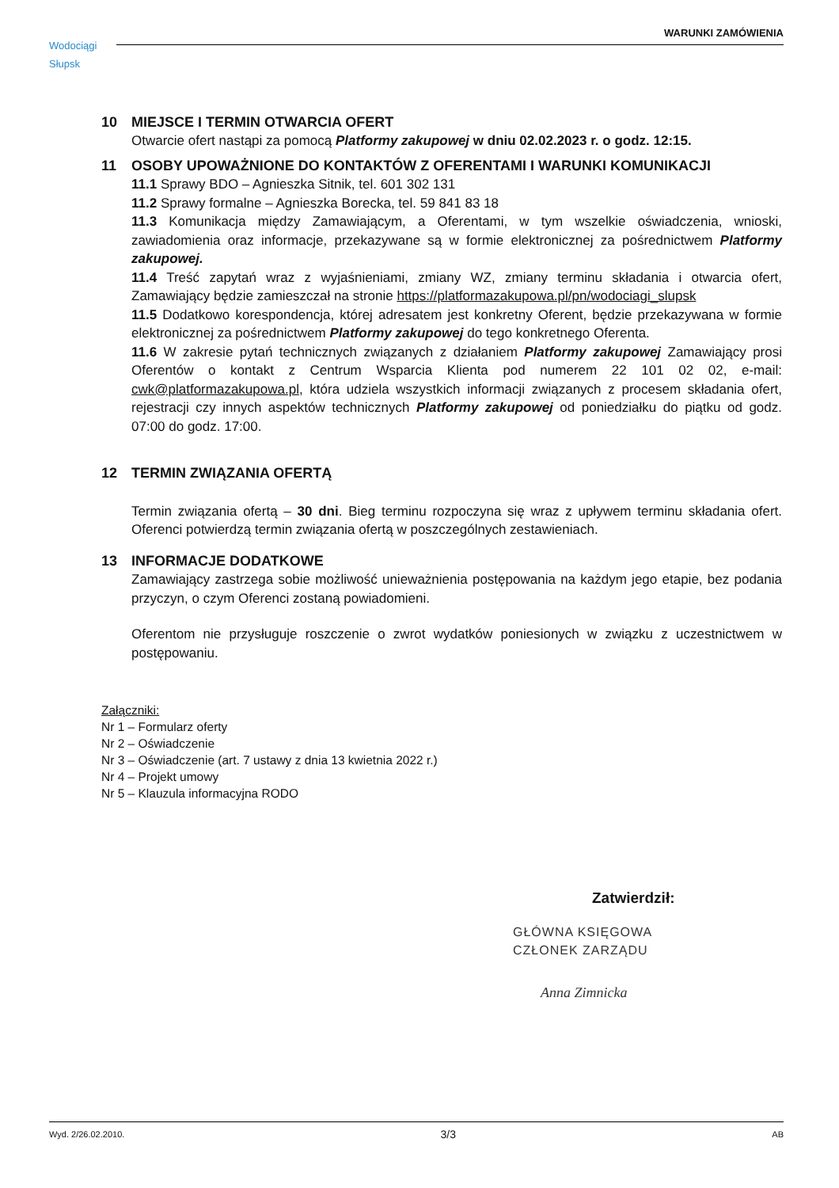Wodociągi
Słupsk
WARUNKI ZAMÓWIENIA
10 MIEJSCE I TERMIN OTWARCIA OFERT
Otwarcie ofert nastąpi za pomocą Platformy zakupowej w dniu 02.02.2023 r. o godz. 12:15.
11 OSOBY UPOWAŻNIONE DO KONTAKTÓW Z OFERENTAMI I WARUNKI KOMUNIKACJI
11.1 Sprawy BDO – Agnieszka Sitnik, tel. 601 302 131
11.2 Sprawy formalne – Agnieszka Borecka, tel. 59 841 83 18
11.3 Komunikacja między Zamawiającym, a Oferentami, w tym wszelkie oświadczenia, wnioski, zawiadomienia oraz informacje, przekazywane są w formie elektronicznej za pośrednictwem Platformy zakupowej.
11.4 Treść zapytań wraz z wyjaśnieniami, zmiany WZ, zmiany terminu składania i otwarcia ofert, Zamawiający będzie zamieszczał na stronie https://platformazakupowa.pl/pn/wodociagi_slupsk
11.5 Dodatkowo korespondencja, której adresatem jest konkretny Oferent, będzie przekazywana w formie elektronicznej za pośrednictwem Platformy zakupowej do tego konkretnego Oferenta.
11.6 W zakresie pytań technicznych związanych z działaniem Platformy zakupowej Zamawiający prosi Oferentów o kontakt z Centrum Wsparcia Klienta pod numerem 22 101 02 02, e-mail: cwk@platformazakupowa.pl, która udziela wszystkich informacji związanych z procesem składania ofert, rejestracji czy innych aspektów technicznych Platformy zakupowej od poniedziałku do piątku od godz. 07:00 do godz. 17:00.
12 TERMIN ZWIĄZANIA OFERTĄ
Termin związania ofertą – 30 dni. Bieg terminu rozpoczyna się wraz z upływem terminu składania ofert. Oferenci potwierdzą termin związania ofertą w poszczególnych zestawieniach.
13 INFORMACJE DODATKOWE
Zamawiający zastrzega sobie możliwość unieważnienia postępowania na każdym jego etapie, bez podania przyczyn, o czym Oferenci zostaną powiadomieni.
Oferentom nie przysługuje roszczenie o zwrot wydatków poniesionych w związku z uczestnictwem w postępowaniu.
Załączniki:
Nr 1 – Formularz oferty
Nr 2 – Oświadczenie
Nr 3 – Oświadczenie (art. 7 ustawy z dnia 13 kwietnia 2022 r.)
Nr 4 – Projekt umowy
Nr 5 – Klauzula informacyjna RODO
Zatwierdził:
GŁÓWNA KSIĘGOWA
CZŁONEK ZARZĄDU
Anna Zimnicka
Wyd. 2/26.02.2010. 3/3 AB